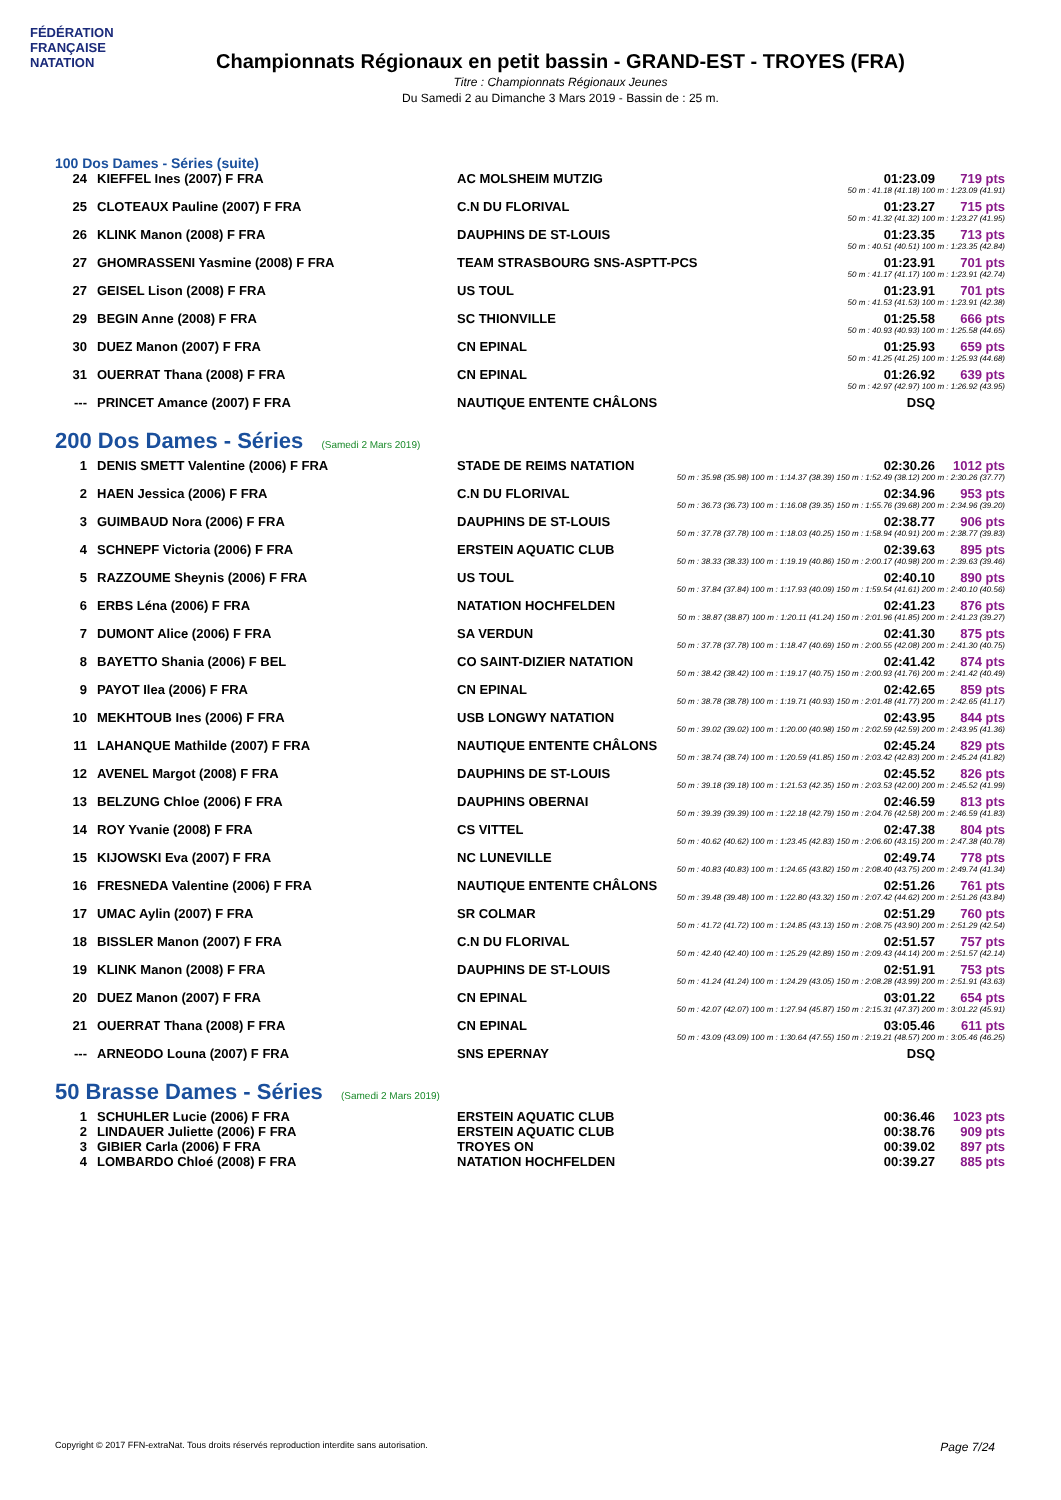FÉDÉRATION FRANÇAISE
NATATION
Championnats Régionaux en petit bassin - GRAND-EST - TROYES (FRA)
Titre : Championnats Régionaux Jeunes
Du Samedi 2 au Dimanche 3 Mars 2019 - Bassin de : 25 m.
100 Dos Dames - Séries (suite)
| 24 | KIEFFEL Ines (2007) F FRA | AC MOLSHEIM MUTZIG | 01:23.09 | 719 pts |
| 50 m : 41.18 (41.18) 100 m : 1:23.09 (41.91) | | | | |
| 25 | CLOTEAUX Pauline (2007) F FRA | C.N DU FLORIVAL | 01:23.27 | 715 pts |
| 50 m : 41.32 (41.32) 100 m : 1:23.27 (41.95) | | | | |
| 26 | KLINK Manon (2008) F FRA | DAUPHINS DE ST-LOUIS | 01:23.35 | 713 pts |
| 50 m : 40.51 (40.51) 100 m : 1:23.35 (42.84) | | | | |
| 27 | GHOMRASSENI Yasmine (2008) F FRA | TEAM STRASBOURG SNS-ASPTT-PCS | 01:23.91 | 701 pts |
| 50 m : 41.17 (41.17) 100 m : 1:23.91 (42.74) | | | | |
| 27 | GEISEL Lison (2008) F FRA | US TOUL | 01:23.91 | 701 pts |
| 50 m : 41.53 (41.53) 100 m : 1:23.91 (42.38) | | | | |
| 29 | BEGIN Anne (2008) F FRA | SC THIONVILLE | 01:25.58 | 666 pts |
| 50 m : 40.93 (40.93) 100 m : 1:25.58 (44.65) | | | | |
| 30 | DUEZ Manon (2007) F FRA | CN EPINAL | 01:25.93 | 659 pts |
| 50 m : 41.25 (41.25) 100 m : 1:25.93 (44.68) | | | | |
| 31 | OUERRAT Thana (2008) F FRA | CN EPINAL | 01:26.92 | 639 pts |
| 50 m : 42.97 (42.97) 100 m : 1:26.92 (43.95) | | | | |
| --- | PRINCET Amance (2007) F FRA | NAUTIQUE ENTENTE CHÂLONS | DSQ | |
200 Dos Dames - Séries (Samedi 2 Mars 2019)
| 1 | DENIS SMETT Valentine (2006) F FRA | STADE DE REIMS NATATION | 02:30.26 | 1012 pts |
| 50 m : 35.98 (35.98) 100 m : 1:14.37 (38.39) 150 m : 1:52.49 (38.12) 200 m : 2:30.26 (37.77) | | | | |
| 2 | HAEN Jessica (2006) F FRA | C.N DU FLORIVAL | 02:34.96 | 953 pts |
| 50 m : 36.73 (36.73) 100 m : 1:16.08 (39.35) 150 m : 1:55.76 (39.68) 200 m : 2:34.96 (39.20) | | | | |
| 3 | GUIMBAUD Nora (2006) F FRA | DAUPHINS DE ST-LOUIS | 02:38.77 | 906 pts |
| 50 m : 37.78 (37.78) 100 m : 1:18.03 (40.25) 150 m : 1:58.94 (40.91) 200 m : 2:38.77 (39.83) | | | | |
| 4 | SCHNEPF Victoria (2006) F FRA | ERSTEIN AQUATIC CLUB | 02:39.63 | 895 pts |
| 50 m : 38.33 (38.33) 100 m : 1:19.19 (40.86) 150 m : 2:00.17 (40.98) 200 m : 2:39.63 (39.46) | | | | |
| 5 | RAZZOUME Sheynis (2006) F FRA | US TOUL | 02:40.10 | 890 pts |
| 50 m : 37.84 (37.84) 100 m : 1:17.93 (40.09) 150 m : 1:59.54 (41.61) 200 m : 2:40.10 (40.56) | | | | |
| 6 | ERBS Léna (2006) F FRA | NATATION HOCHFELDEN | 02:41.23 | 876 pts |
| 50 m : 38.87 (38.87) 100 m : 1:20.11 (41.24) 150 m : 2:01.96 (41.85) 200 m : 2:41.23 (39.27) | | | | |
| 7 | DUMONT Alice (2006) F FRA | SA VERDUN | 02:41.30 | 875 pts |
| 50 m : 37.78 (37.78) 100 m : 1:18.47 (40.69) 150 m : 2:00.55 (42.08) 200 m : 2:41.30 (40.75) | | | | |
| 8 | BAYETTO Shania (2006) F BEL | CO SAINT-DIZIER NATATION | 02:41.42 | 874 pts |
| 50 m : 38.42 (38.42) 100 m : 1:19.17 (40.75) 150 m : 2:00.93 (41.76) 200 m : 2:41.42 (40.49) | | | | |
| 9 | PAYOT Ilea (2006) F FRA | CN EPINAL | 02:42.65 | 859 pts |
| 50 m : 38.78 (38.78) 100 m : 1:19.71 (40.93) 150 m : 2:01.48 (41.77) 200 m : 2:42.65 (41.17) | | | | |
| 10 | MEKHTOUB Ines (2006) F FRA | USB LONGWY NATATION | 02:43.95 | 844 pts |
| 50 m : 39.02 (39.02) 100 m : 1:20.00 (40.98) 150 m : 2:02.59 (42.59) 200 m : 2:43.95 (41.36) | | | | |
| 11 | LAHANQUE Mathilde (2007) F FRA | NAUTIQUE ENTENTE CHÂLONS | 02:45.24 | 829 pts |
| 50 m : 38.74 (38.74) 100 m : 1:20.59 (41.85) 150 m : 2:03.42 (42.83) 200 m : 2:45.24 (41.82) | | | | |
| 12 | AVENEL Margot (2008) F FRA | DAUPHINS DE ST-LOUIS | 02:45.52 | 826 pts |
| 50 m : 39.18 (39.18) 100 m : 1:21.53 (42.35) 150 m : 2:03.53 (42.00) 200 m : 2:45.52 (41.99) | | | | |
| 13 | BELZUNG Chloe (2006) F FRA | DAUPHINS OBERNAI | 02:46.59 | 813 pts |
| 50 m : 39.39 (39.39) 100 m : 1:22.18 (42.79) 150 m : 2:04.76 (42.58) 200 m : 2:46.59 (41.83) | | | | |
| 14 | ROY Yvanie (2008) F FRA | CS VITTEL | 02:47.38 | 804 pts |
| 50 m : 40.62 (40.62) 100 m : 1:23.45 (42.83) 150 m : 2:06.60 (43.15) 200 m : 2:47.38 (40.78) | | | | |
| 15 | KIJOWSKI Eva (2007) F FRA | NC LUNEVILLE | 02:49.74 | 778 pts |
| 50 m : 40.83 (40.83) 100 m : 1:24.65 (43.82) 150 m : 2:08.40 (43.75) 200 m : 2:49.74 (41.34) | | | | |
| 16 | FRESNEDA Valentine (2006) F FRA | NAUTIQUE ENTENTE CHÂLONS | 02:51.26 | 761 pts |
| 50 m : 39.48 (39.48) 100 m : 1:22.80 (43.32) 150 m : 2:07.42 (44.62) 200 m : 2:51.26 (43.84) | | | | |
| 17 | UMAC Aylin (2007) F FRA | SR COLMAR | 02:51.29 | 760 pts |
| 50 m : 41.72 (41.72) 100 m : 1:24.85 (43.13) 150 m : 2:08.75 (43.90) 200 m : 2:51.29 (42.54) | | | | |
| 18 | BISSLER Manon (2007) F FRA | C.N DU FLORIVAL | 02:51.57 | 757 pts |
| 50 m : 42.40 (42.40) 100 m : 1:25.29 (42.89) 150 m : 2:09.43 (44.14) 200 m : 2:51.57 (42.14) | | | | |
| 19 | KLINK Manon (2008) F FRA | DAUPHINS DE ST-LOUIS | 02:51.91 | 753 pts |
| 50 m : 41.24 (41.24) 100 m : 1:24.29 (43.05) 150 m : 2:08.28 (43.99) 200 m : 2:51.91 (43.63) | | | | |
| 20 | DUEZ Manon (2007) F FRA | CN EPINAL | 03:01.22 | 654 pts |
| 50 m : 42.07 (42.07) 100 m : 1:27.94 (45.87) 150 m : 2:15.31 (47.37) 200 m : 3:01.22 (45.91) | | | | |
| 21 | OUERRAT Thana (2008) F FRA | CN EPINAL | 03:05.46 | 611 pts |
| 50 m : 43.09 (43.09) 100 m : 1:30.64 (47.55) 150 m : 2:19.21 (48.57) 200 m : 3:05.46 (46.25) | | | | |
| --- | ARNEODO Louna (2007) F FRA | SNS EPERNAY | DSQ | |
50 Brasse Dames - Séries (Samedi 2 Mars 2019)
| 1 | SCHUHLER Lucie (2006) F FRA | ERSTEIN AQUATIC CLUB | 00:36.46 | 1023 pts |
| 2 | LINDAUER Juliette (2006) F FRA | ERSTEIN AQUATIC CLUB | 00:38.76 | 909 pts |
| 3 | GIBIER Carla (2006) F FRA | TROYES ON | 00:39.02 | 897 pts |
| 4 | LOMBARDO Chloé (2008) F FRA | NATATION HOCHFELDEN | 00:39.27 | 885 pts |
Copyright © 2017 FFN-extraNat. Tous droits réservés reproduction interdite sans autorisation. Page 7/24